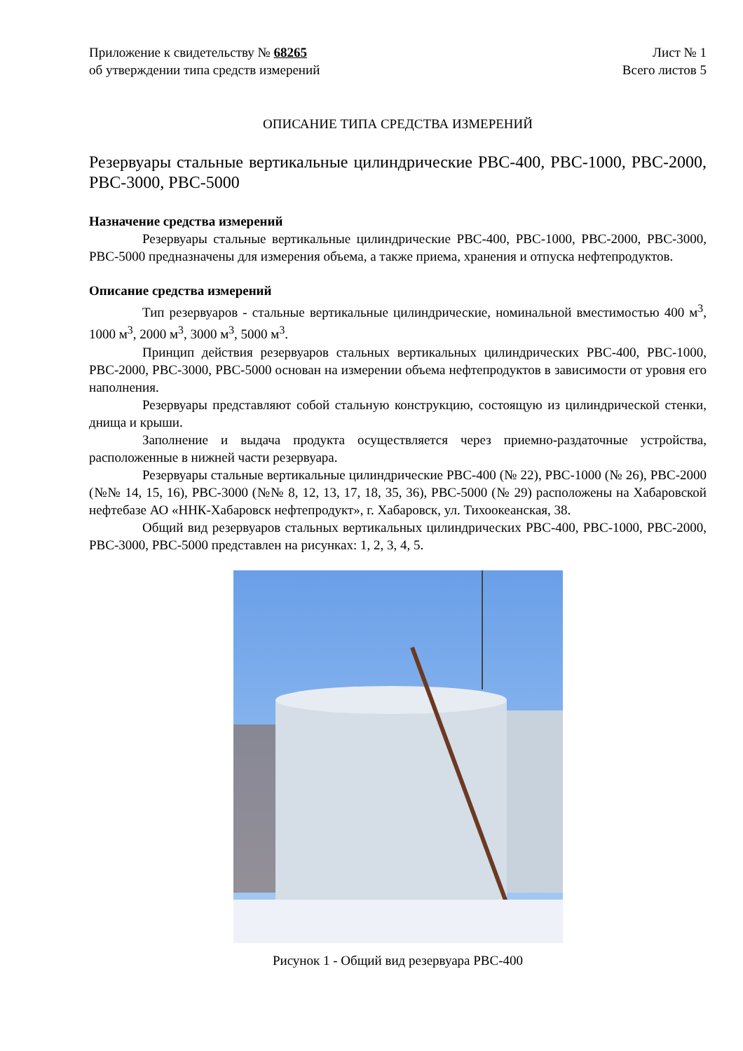Приложение к свидетельству № 68265
об утверждении типа средств измерений
Лист № 1
Всего листов 5
ОПИСАНИЕ ТИПА СРЕДСТВА ИЗМЕРЕНИЙ
Резервуары стальные вертикальные цилиндрические РВС-400, РВС-1000, РВС-2000, РВС-3000, РВС-5000
Назначение средства измерений
Резервуары стальные вертикальные цилиндрические РВС-400, РВС-1000, РВС-2000, РВС-3000, РВС-5000 предназначены для измерения объема, а также приема, хранения и отпуска нефтепродуктов.
Описание средства измерений
Тип резервуаров - стальные вертикальные цилиндрические, номинальной вместимостью 400 м<sup>3</sup>, 1000 м<sup>3</sup>, 2000 м<sup>3</sup>, 3000 м<sup>3</sup>, 5000 м<sup>3</sup>.
Принцип действия резервуаров стальных вертикальных цилиндрических РВС-400, РВС-1000, РВС-2000, РВС-3000, РВС-5000 основан на измерении объема нефтепродуктов в зависимости от уровня его наполнения.
Резервуары представляют собой стальную конструкцию, состоящую из цилиндрической стенки, днища и крыши.
Заполнение и выдача продукта осуществляется через приемно-раздаточные устройства, расположенные в нижней части резервуара.
Резервуары стальные вертикальные цилиндрические РВС-400 (№ 22), РВС-1000 (№ 26), РВС-2000 (№№ 14, 15, 16), РВС-3000 (№№ 8, 12, 13, 17, 18, 35, 36), РВС-5000 (№ 29) расположены на Хабаровской нефтебазе АО «ННК-Хабаровск нефтепродукт», г. Хабаровск, ул. Тихоокеанская, 38.
Общий вид резервуаров стальных вертикальных цилиндрических РВС-400, РВС-1000, РВС-2000, РВС-3000, РВС-5000 представлен на рисунках: 1, 2, 3, 4, 5.
Рисунок 1 - Общий вид резервуара РВС-400